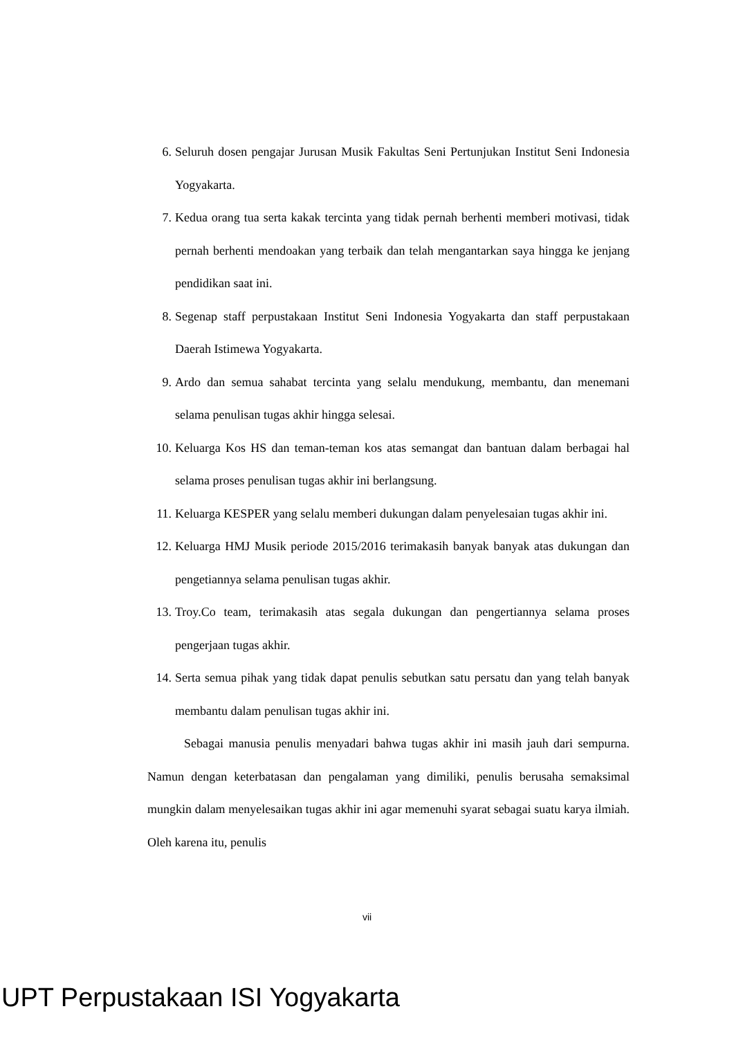6. Seluruh dosen pengajar Jurusan Musik Fakultas Seni Pertunjukan Institut Seni Indonesia Yogyakarta.
7. Kedua orang tua serta kakak tercinta yang tidak pernah berhenti memberi motivasi, tidak pernah berhenti mendoakan yang terbaik dan telah mengantarkan saya hingga ke jenjang pendidikan saat ini.
8. Segenap staff perpustakaan Institut Seni Indonesia Yogyakarta dan staff perpustakaan Daerah Istimewa Yogyakarta.
9. Ardo dan semua sahabat tercinta yang selalu mendukung, membantu, dan menemani selama penulisan tugas akhir hingga selesai.
10. Keluarga Kos HS dan teman-teman kos atas semangat dan bantuan dalam berbagai hal selama proses penulisan tugas akhir ini berlangsung.
11. Keluarga KESPER yang selalu memberi dukungan dalam penyelesaian tugas akhir ini.
12. Keluarga HMJ Musik periode 2015/2016 terimakasih banyak banyak atas dukungan dan pengetiannya selama penulisan tugas akhir.
13. Troy.Co team, terimakasih atas segala dukungan dan pengertiannya selama proses pengerjaan tugas akhir.
14. Serta semua pihak yang tidak dapat penulis sebutkan satu persatu dan yang telah banyak membantu dalam penulisan tugas akhir ini.
Sebagai manusia penulis menyadari bahwa tugas akhir ini masih jauh dari sempurna. Namun dengan keterbatasan dan pengalaman yang dimiliki, penulis berusaha semaksimal mungkin dalam menyelesaikan tugas akhir ini agar memenuhi syarat sebagai suatu karya ilmiah. Oleh karena itu, penulis
vii
UPT Perpustakaan ISI Yogyakarta